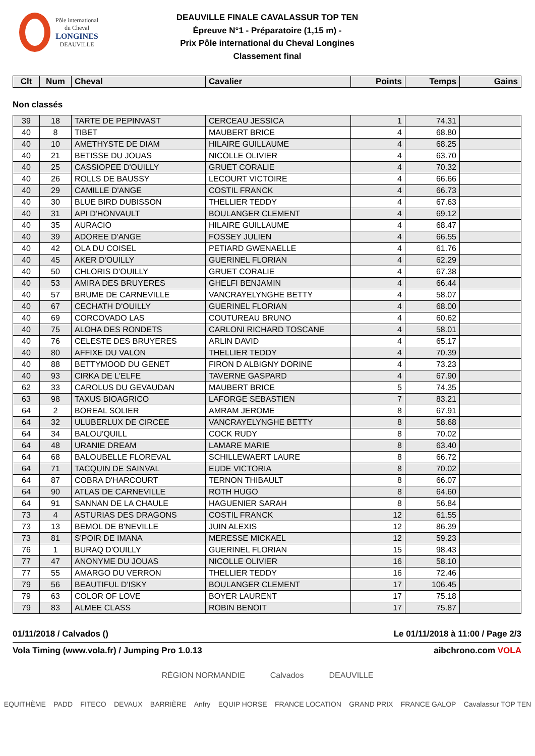Pôle international
du Cheval
LONGINES
DEAUVILLE
DEAUVILLE FINALE CAVALASSUR TOP TEN
Épreuve N°1 - Préparatoire (1,15 m) -
Prix Pôle international du Cheval Longines
Classement final
| Clt | Num | Cheval | Cavalier | Points | Temps | Gains |
| --- | --- | --- | --- | --- | --- | --- |
Non classés
| 39 | 18 | TARTE DE PEPINVAST | CERCEAU JESSICA | 1 | 74.31 | |
| 40 | 8 | TIBET | MAUBERT BRICE | 4 | 68.80 | |
| 40 | 10 | AMETHYSTE DE DIAM | HILAIRE GUILLAUME | 4 | 68.25 | |
| 40 | 21 | BETISSE DU JOUAS | NICOLLE OLIVIER | 4 | 63.70 | |
| 40 | 25 | CASSIOPEE D'OUILLY | GRUET CORALIE | 4 | 70.32 | |
| 40 | 26 | ROLLS DE BAUSSY | LECOURT VICTOIRE | 4 | 66.66 | |
| 40 | 29 | CAMILLE D'ANGE | COSTIL FRANCK | 4 | 66.73 | |
| 40 | 30 | BLUE BIRD DUBISSON | THELLIER TEDDY | 4 | 67.63 | |
| 40 | 31 | API D'HONVAULT | BOULANGER CLEMENT | 4 | 69.12 | |
| 40 | 35 | AURACIO | HILAIRE GUILLAUME | 4 | 68.47 | |
| 40 | 39 | ADOREE D'ANGE | FOSSEY JULIEN | 4 | 66.55 | |
| 40 | 42 | OLA DU COISEL | PETIARD GWENAELLE | 4 | 61.76 | |
| 40 | 45 | AKER D'OUILLY | GUERINEL FLORIAN | 4 | 62.29 | |
| 40 | 50 | CHLORIS D'OUILLY | GRUET CORALIE | 4 | 67.38 | |
| 40 | 53 | AMIRA DES BRUYERES | GHELFI BENJAMIN | 4 | 66.44 | |
| 40 | 57 | BRUME DE CARNEVILLE | VANCRAYELYNGHE BETTY | 4 | 58.07 | |
| 40 | 67 | CECHATH D'OUILLY | GUERINEL FLORIAN | 4 | 68.00 | |
| 40 | 69 | CORCOVADO LAS | COUTUREAU BRUNO | 4 | 60.62 | |
| 40 | 75 | ALOHA DES RONDETS | CARLONI RICHARD TOSCANE | 4 | 58.01 | |
| 40 | 76 | CELESTE DES BRUYERES | ARLIN DAVID | 4 | 65.17 | |
| 40 | 80 | AFFIXE DU VALON | THELLIER TEDDY | 4 | 70.39 | |
| 40 | 88 | BETTYMOOD DU GENET | FIRON D ALBIGNY DORINE | 4 | 73.23 | |
| 40 | 93 | CIRKA DE L'ELFE | TAVERNE GASPARD | 4 | 67.90 | |
| 62 | 33 | CAROLUS DU GEVAUDAN | MAUBERT BRICE | 5 | 74.35 | |
| 63 | 98 | TAXUS BIOAGRICO | LAFORGE SEBASTIEN | 7 | 83.21 | |
| 64 | 2 | BOREAL SOLIER | AMRAM JEROME | 8 | 67.91 | |
| 64 | 32 | ULUBERLUX DE CIRCEE | VANCRAYELYNGHE BETTY | 8 | 58.68 | |
| 64 | 34 | BALOU'QUILL | COCK RUDY | 8 | 70.02 | |
| 64 | 48 | URANIE DREAM | LAMARE MARIE | 8 | 63.40 | |
| 64 | 68 | BALOUBELLE FLOREVAL | SCHILLEWAERT LAURE | 8 | 66.72 | |
| 64 | 71 | TACQUIN DE SAINVAL | EUDE VICTORIA | 8 | 70.02 | |
| 64 | 87 | COBRA D'HARCOURT | TERNON THIBAULT | 8 | 66.07 | |
| 64 | 90 | ATLAS DE CARNEVILLE | ROTH HUGO | 8 | 64.60 | |
| 64 | 91 | SANNAN DE LA CHAULE | HAGUENIER SARAH | 8 | 56.84 | |
| 73 | 4 | ASTURIAS DES DRAGONS | COSTIL FRANCK | 12 | 61.55 | |
| 73 | 13 | BEMOL DE B'NEVILLE | JUIN ALEXIS | 12 | 86.39 | |
| 73 | 81 | S'POIR DE IMANA | MERESSE MICKAEL | 12 | 59.23 | |
| 76 | 1 | BURAQ D'OUILLY | GUERINEL FLORIAN | 15 | 98.43 | |
| 77 | 47 | ANONYME DU JOUAS | NICOLLE OLIVIER | 16 | 58.10 | |
| 77 | 55 | AMARGO DU VERRON | THELLIER TEDDY | 16 | 72.46 | |
| 79 | 56 | BEAUTIFUL D'ISKY | BOULANGER CLEMENT | 17 | 106.45 | |
| 79 | 63 | COLOR OF LOVE | BOYER LAURENT | 17 | 75.18 | |
| 79 | 83 | ALMEE CLASS | ROBIN BENOIT | 17 | 75.87 | |
01/11/2018 / Calvados () Le 01/11/2018 à 11:00 / Page 2/3
Vola Timing (www.vola.fr) / Jumping Pro 1.0.13 aibchrono.com VOLA
RÉGION NORMANDIE Calvados DEAUVILLE
EQUITHÈME PADD FITECO DEVAUX BARRIÈRE Anfry EQUIP HORSE FRANCE LOCATION GRAND PRIX FRANCE GALOP Cavalassur TOP TEN